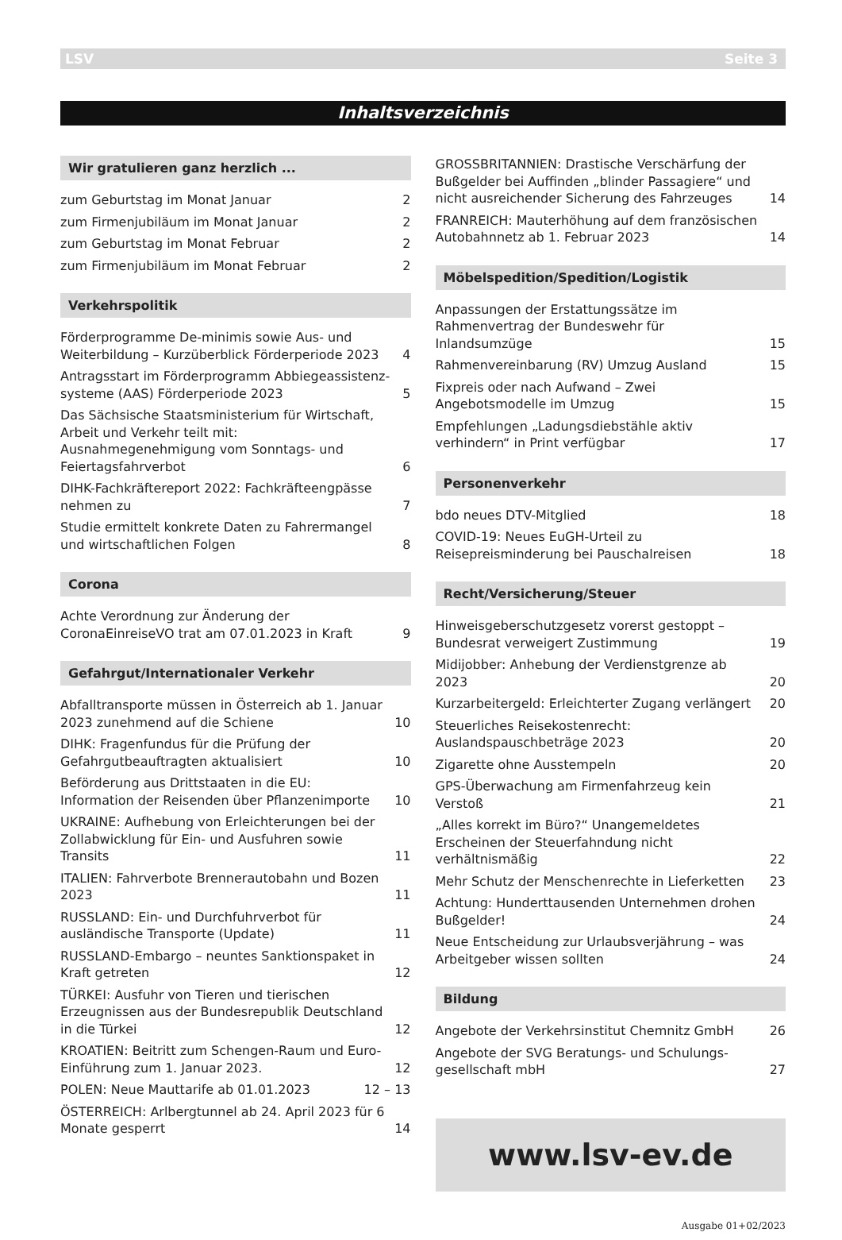LSV Seite 3
Inhaltsverzeichnis
Wir gratulieren ganz herzlich ...
zum Geburtstag im Monat Januar 2
zum Firmenjubiläum im Monat Januar 2
zum Geburtstag im Monat Februar 2
zum Firmenjubiläum im Monat Februar 2
Verkehrspolitik
Förderprogramme De-minimis sowie Aus- und Weiterbildung – Kurzüberblick Förderperiode 2023 4
Antragsstart im Förderprogramm Abbiegeassistenz-systeme (AAS) Förderperiode 2023 5
Das Sächsische Staatsministerium für Wirtschaft, Arbeit und Verkehr teilt mit: Ausnahmegenehmigung vom Sonntags- und Feiertagsfahrverbot 6
DIHK-Fachkräftereport 2022: Fachkräfteengpässe nehmen zu 7
Studie ermittelt konkrete Daten zu Fahrermangel und wirtschaftlichen Folgen 8
Corona
Achte Verordnung zur Änderung der CoronaEinreiseVO trat am 07.01.2023 in Kraft 9
Gefahrgut/Internationaler Verkehr
Abfalltransporte müssen in Österreich ab 1. Januar 2023 zunehmend auf die Schiene 10
DIHK: Fragenfundus für die Prüfung der Gefahrgutbeauftragten aktualisiert 10
Beförderung aus Drittstaaten in die EU: Information der Reisenden über Pflanzenimporte 10
UKRAINE: Aufhebung von Erleichterungen bei der Zollabwicklung für Ein- und Ausfuhren sowie Transits 11
ITALIEN: Fahrverbote Brennerautobahn und Bozen 2023 11
RUSSLAND: Ein- und Durchfuhrverbot für ausländische Transporte (Update) 11
RUSSLAND-Embargo – neuntes Sanktionspaket in Kraft getreten 12
TÜRKEI: Ausfuhr von Tieren und tierischen Erzeugnissen aus der Bundesrepublik Deutschland in die Türkei 12
KROATIEN: Beitritt zum Schengen-Raum und Euro-Einführung zum 1. Januar 2023. 12
POLEN: Neue Mauttarife ab 01.01.2023 12 – 13
ÖSTERREICH: Arlbergtunnel ab 24. April 2023 für 6 Monate gesperrt 14
GROSSBRITANNIEN: Drastische Verschärfung der Bußgelder bei Auffinden „blinder Passagiere“ und nicht ausreichender Sicherung des Fahrzeuges 14
FRANREICH: Mauterhöhung auf dem französischen Autobahnnetz ab 1. Februar 2023 14
Möbelspedition/Spedition/Logistik
Anpassungen der Erstattungssätze im Rahmenvertrag der Bundeswehr für Inlandsumzüge 15
Rahmenvereinbarung (RV) Umzug Ausland 15
Fixpreis oder nach Aufwand – Zwei Angebotsmodelle im Umzug 15
Empfehlungen „Ladungsdiebstähle aktiv verhindern“ in Print verfügbar 17
Personenverkehr
bdo neues DTV-Mitglied 18
COVID-19: Neues EuGH-Urteil zu Reisepreisminderung bei Pauschalreisen 18
Recht/Versicherung/Steuer
Hinweisgeberschutzgesetz vorerst gestoppt – Bundesrat verweigert Zustimmung 19
Midijobber: Anhebung der Verdienstgrenze ab 2023 20
Kurzarbeitergeld: Erleichterter Zugang verlängert 20
Steuerliches Reisekostenrecht: Auslandspauschbeträge 2023 20
Zigarette ohne Ausstempeln 20
GPS-Überwachung am Firmenfahrzeug kein Verstoß 21
„Alles korrekt im Büro?“ Unangemeldetes Erscheinen der Steuerfahndung nicht verhältnismäßig 22
Mehr Schutz der Menschenrechte in Lieferketten 23
Achtung: Hunderttausenden Unternehmen drohen Bußgelder! 24
Neue Entscheidung zur Urlaubsverjährung – was Arbeitgeber wissen sollten 24
Bildung
Angebote der Verkehrsinstitut Chemnitz GmbH 26
Angebote der SVG Beratungs- und Schulungs-gesellschaft mbH 27
www.lsv-ev.de
Ausgabe 01+02/2023